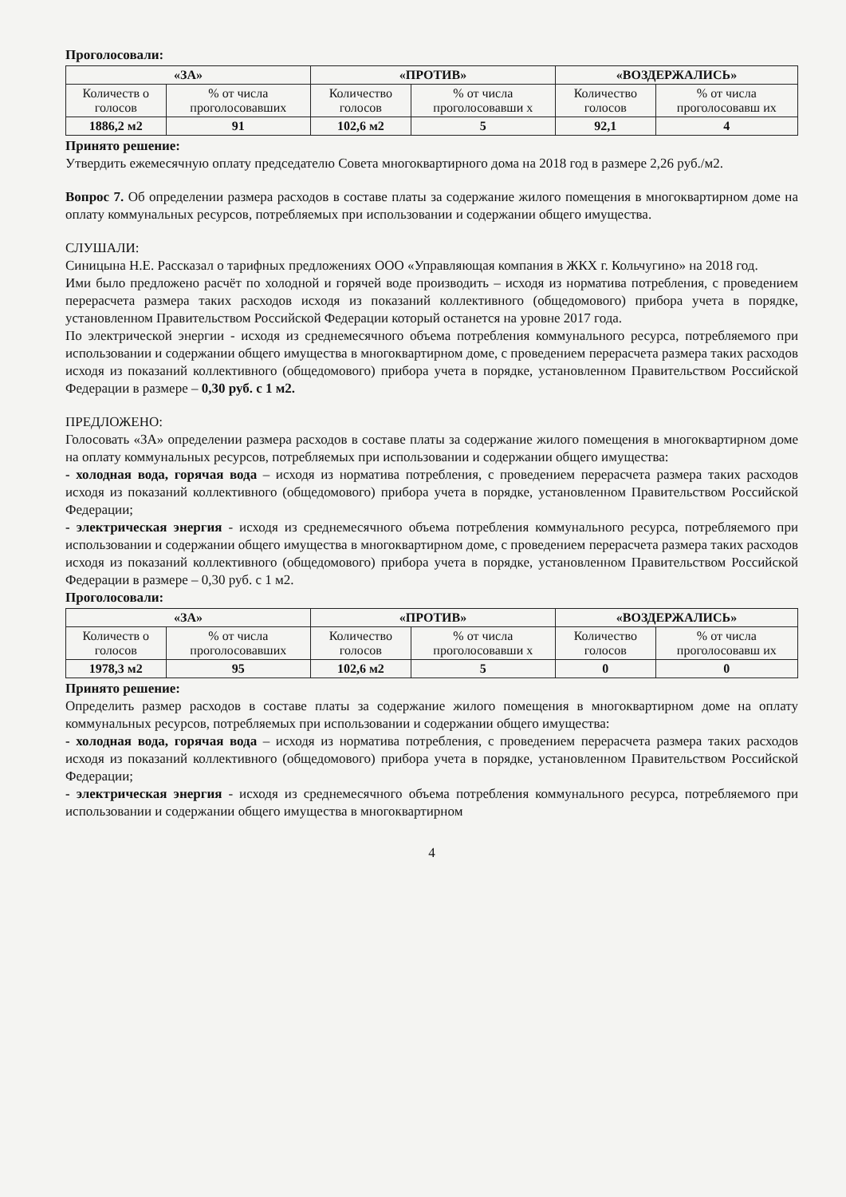Проголосовали:
| «ЗА» | | «ПРОТИВ» | | «ВОЗДЕРЖАЛИСЬ» | |
| --- | --- | --- | --- | --- | --- |
| Количеств о голосов | % от числа проголосовавших | Количество голосов | % от числа проголосовавши х | Количество голосов | % от числа проголосовавш их |
| 1886,2 м2 | 91 | 102,6 м2 | 5 | 92,1 | 4 |
Принято решение:
Утвердить ежемесячную оплату председателю Совета многоквартирного дома на 2018 год в размере 2,26 руб./м2.
Вопрос 7. Об определении размера расходов в составе платы за содержание жилого помещения в многоквартирном доме на оплату коммунальных ресурсов, потребляемых при использовании и содержании общего имущества.
СЛУШАЛИ:
Синицына Н.Е. Рассказал о тарифных предложениях ООО «Управляющая компания в ЖКХ г. Кольчугино» на 2018 год.
Ими было предложено расчёт по холодной и горячей воде производить – исходя из норматива потребления, с проведением перерасчета размера таких расходов исходя из показаний коллективного (общедомового) прибора учета в порядке, установленном Правительством Российской Федерации который останется на уровне 2017 года.
По электрической энергии - исходя из среднемесячного объема потребления коммунального ресурса, потребляемого при использовании и содержании общего имущества в многоквартирном доме, с проведением перерасчета размера таких расходов исходя из показаний коллективного (общедомового) прибора учета в порядке, установленном Правительством Российской Федерации в размере – 0,30 руб. с 1 м2.
ПРЕДЛОЖЕНО:
Голосовать «ЗА» определении размера расходов в составе платы за содержание жилого помещения в многоквартирном доме на оплату коммунальных ресурсов, потребляемых при использовании и содержании общего имущества:
- холодная вода, горячая вода – исходя из норматива потребления, с проведением перерасчета размера таких расходов исходя из показаний коллективного (общедомового) прибора учета в порядке, установленном Правительством Российской Федерации;
- электрическая энергия - исходя из среднемесячного объема потребления коммунального ресурса, потребляемого при использовании и содержании общего имущества в многоквартирном доме, с проведением перерасчета размера таких расходов исходя из показаний коллективного (общедомового) прибора учета в порядке, установленном Правительством Российской Федерации в размере – 0,30 руб. с 1 м2.
Проголосовали:
| «ЗА» | | «ПРОТИВ» | | «ВОЗДЕРЖАЛИСЬ» | |
| --- | --- | --- | --- | --- | --- |
| Количеств о голосов | % от числа проголосовавших | Количество голосов | % от числа проголосовавши х | Количество голосов | % от числа проголосовавш их |
| 1978,3 м2 | 95 | 102,6 м2 | 5 | 0 | 0 |
Принято решение:
Определить размер расходов в составе платы за содержание жилого помещения в многоквартирном доме на оплату коммунальных ресурсов, потребляемых при использовании и содержании общего имущества:
- холодная вода, горячая вода – исходя из норматива потребления, с проведением перерасчета размера таких расходов исходя из показаний коллективного (общедомового) прибора учета в порядке, установленном Правительством Российской Федерации;
- электрическая энергия - исходя из среднемесячного объема потребления коммунального ресурса, потребляемого при использовании и содержании общего имущества в многоквартирном
4